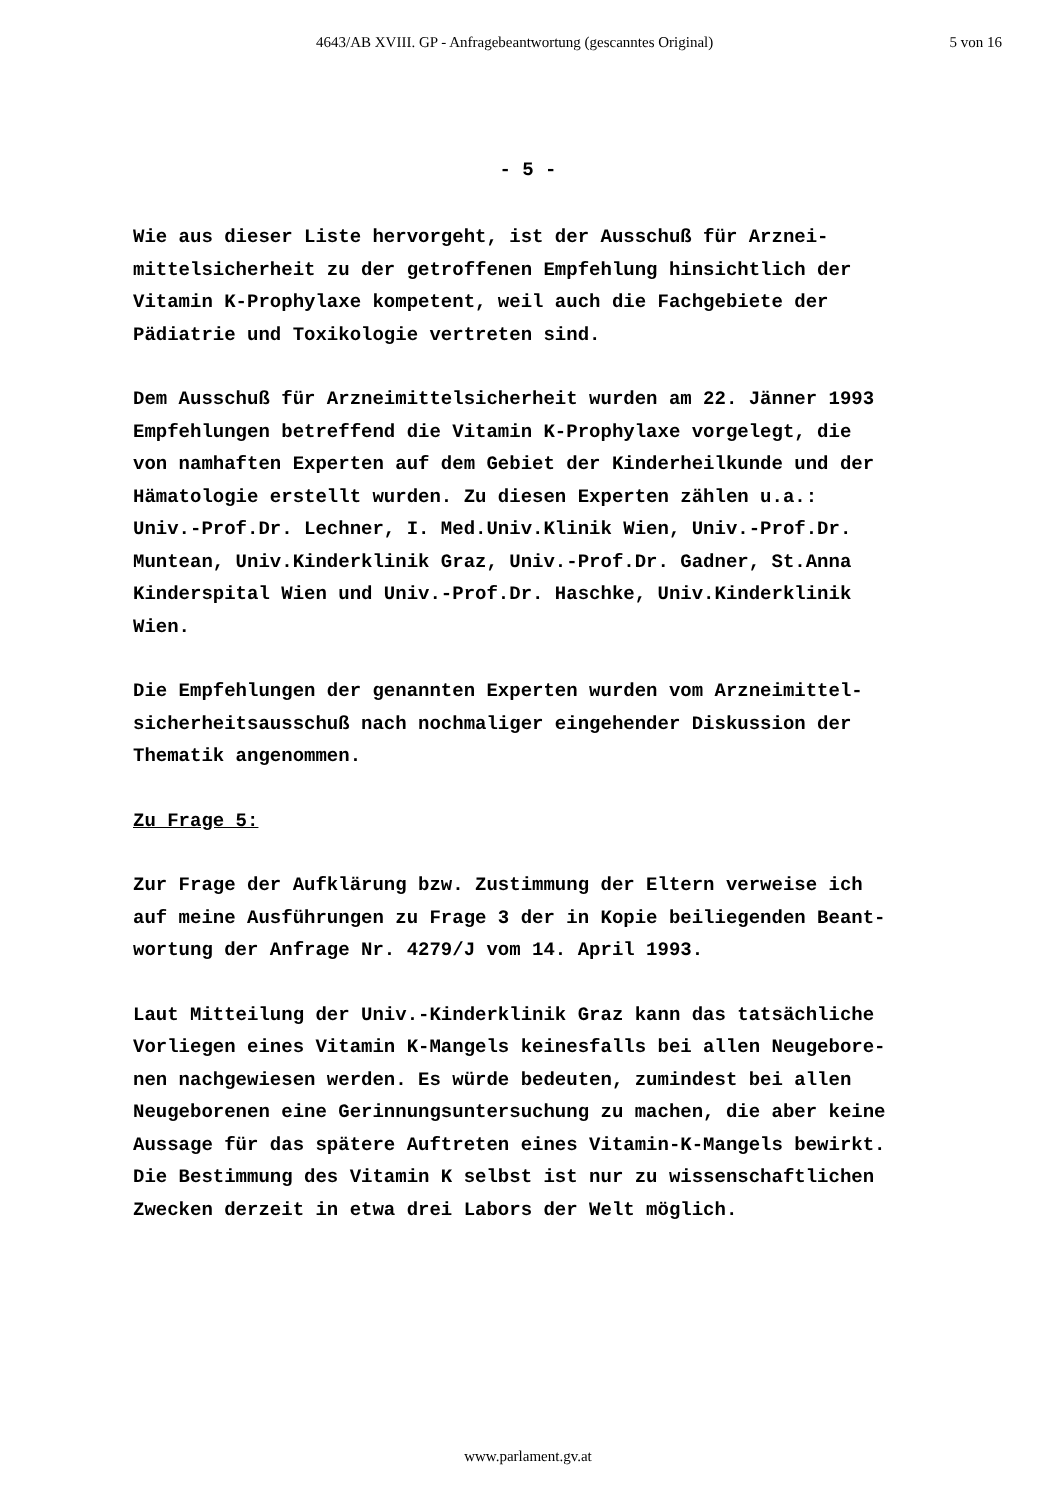4643/AB XVIII. GP - Anfragebeantwortung (gescanntes Original) 5 von 16
- 5 -
Wie aus dieser Liste hervorgeht, ist der Ausschuß für Arznei-
mittelsicherheit zu der getroffenen Empfehlung hinsichtlich der
Vitamin K-Prophylaxe kompetent, weil auch die Fachgebiete der
Pädiatrie und Toxikologie vertreten sind.
Dem Ausschuß für Arzneimittelsicherheit wurden am 22. Jänner 1993
Empfehlungen betreffend die Vitamin K-Prophylaxe vorgelegt, die
von namhaften Experten auf dem Gebiet der Kinderheilkunde und der
Hämatologie erstellt wurden. Zu diesen Experten zählen u.a.:
Univ.-Prof.Dr. Lechner, I. Med.Univ.Klinik Wien, Univ.-Prof.Dr.
Muntean, Univ.Kinderklinik Graz, Univ.-Prof.Dr. Gadner, St.Anna
Kinderspital Wien und Univ.-Prof.Dr. Haschke, Univ.Kinderklinik
Wien.
Die Empfehlungen der genannten Experten wurden vom Arzneimittel-
sicherheitsausschuß nach nochmaliger eingehender Diskussion der
Thematik angenommen.
Zu Frage 5:
Zur Frage der Aufklärung bzw. Zustimmung der Eltern verweise ich
auf meine Ausführungen zu Frage 3 der in Kopie beiliegenden Beant-
wortung der Anfrage Nr. 4279/J vom 14. April 1993.
Laut Mitteilung der Univ.-Kinderklinik Graz kann das tatsächliche
Vorliegen eines Vitamin K-Mangels keinesfalls bei allen Neugebore-
nen nachgewiesen werden. Es würde bedeuten, zumindest bei allen
Neugeborenen eine Gerinnungsuntersuchung zu machen, die aber keine
Aussage für das spätere Auftreten eines Vitamin-K-Mangels bewirkt.
Die Bestimmung des Vitamin K selbst ist nur zu wissenschaftlichen
Zwecken derzeit in etwa drei Labors der Welt möglich.
www.parlament.gv.at